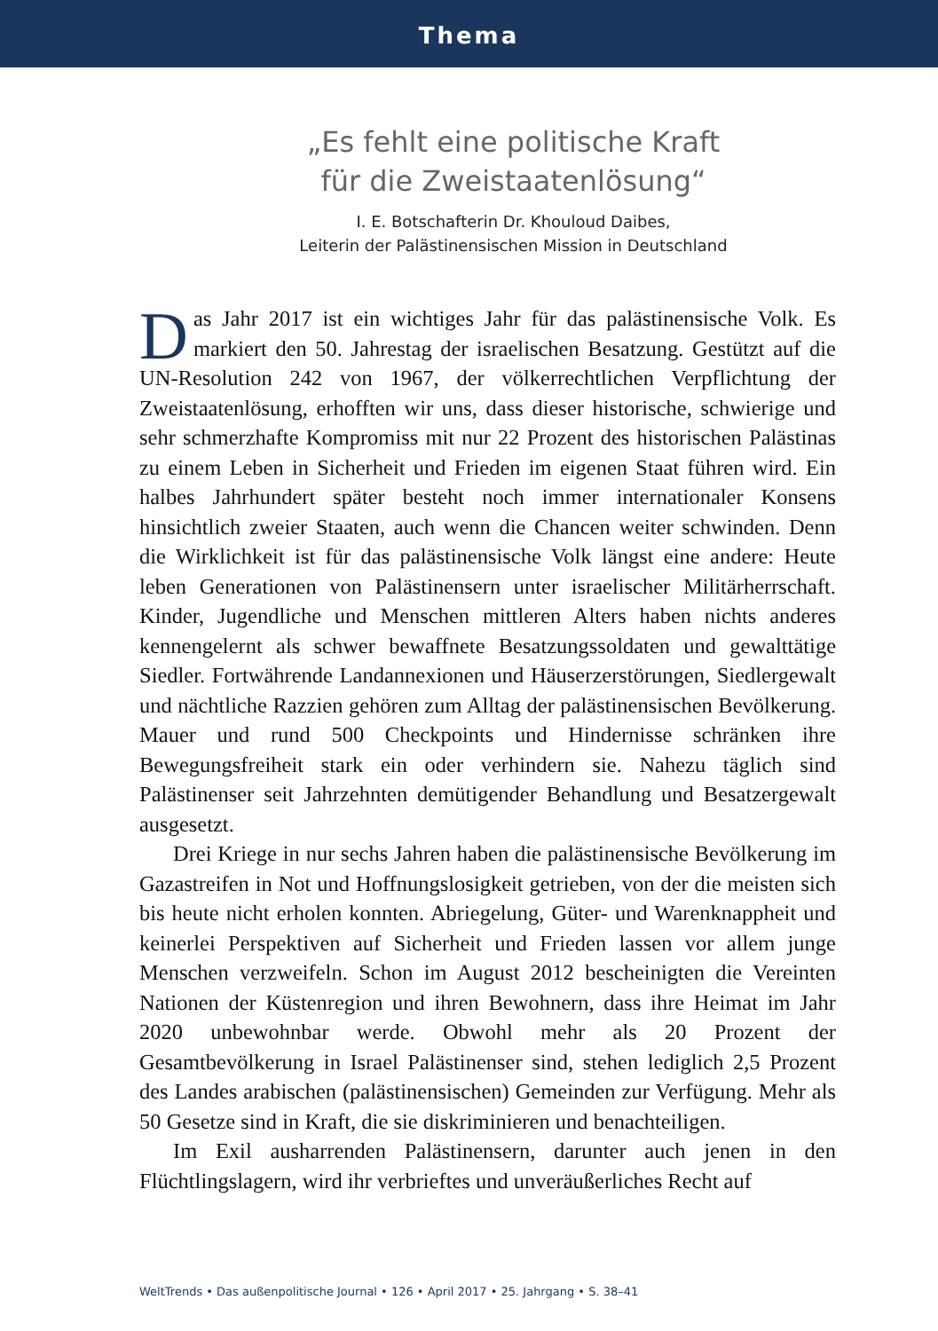Thema
„Es fehlt eine politische Kraft
für die Zweistaatenlösung“
I. E. Botschafterin Dr. Khouloud Daibes,
Leiterin der Palästinensischen Mission in Deutschland
Das Jahr 2017 ist ein wichtiges Jahr für das palästinensische Volk. Es markiert den 50. Jahrestag der israelischen Besatzung. Gestützt auf die UN-Resolution 242 von 1967, der völkerrechtlichen Verpflichtung der Zweistaatenlösung, erhofften wir uns, dass dieser historische, schwierige und sehr schmerzhafte Kompromiss mit nur 22 Prozent des historischen Palästinas zu einem Leben in Sicherheit und Frieden im eigenen Staat führen wird. Ein halbes Jahrhundert später besteht noch immer internationaler Konsens hinsichtlich zweier Staaten, auch wenn die Chancen weiter schwinden. Denn die Wirklichkeit ist für das palästinensische Volk längst eine andere: Heute leben Generationen von Palästinensern unter israelischer Militärherrschaft. Kinder, Jugendliche und Menschen mittleren Alters haben nichts anderes kennengelernt als schwer bewaffnete Besatzungssoldaten und gewalttätige Siedler. Fortwährende Landannexionen und Häuserzerstörungen, Siedlergewalt und nächtliche Razzien gehören zum Alltag der palästinensischen Bevölkerung. Mauer und rund 500 Checkpoints und Hindernisse schränken ihre Bewegungsfreiheit stark ein oder verhindern sie. Nahezu täglich sind Palästinenser seit Jahrzehnten demütigender Behandlung und Besatzergewalt ausgesetzt.
Drei Kriege in nur sechs Jahren haben die palästinensische Bevölkerung im Gazastreifen in Not und Hoffnungslosigkeit getrieben, von der die meisten sich bis heute nicht erholen konnten. Abriegelung, Güter- und Warenknappheit und keinerlei Perspektiven auf Sicherheit und Frieden lassen vor allem junge Menschen verzweifeln. Schon im August 2012 bescheinigten die Vereinten Nationen der Küstenregion und ihren Bewohnern, dass ihre Heimat im Jahr 2020 unbewohnbar werde. Obwohl mehr als 20 Prozent der Gesamtbevölkerung in Israel Palästinenser sind, stehen lediglich 2,5 Prozent des Landes arabischen (palästinensischen) Gemeinden zur Verfügung. Mehr als 50 Gesetze sind in Kraft, die sie diskriminieren und benachteiligen.
Im Exil ausharrenden Palästinensern, darunter auch jenen in den Flüchtlingslagern, wird ihr verbrieftes und unveräußerliches Recht auf
WeltTrends • Das außenpolitische Journal • 126 • April 2017 • 25. Jahrgang • S. 38–41